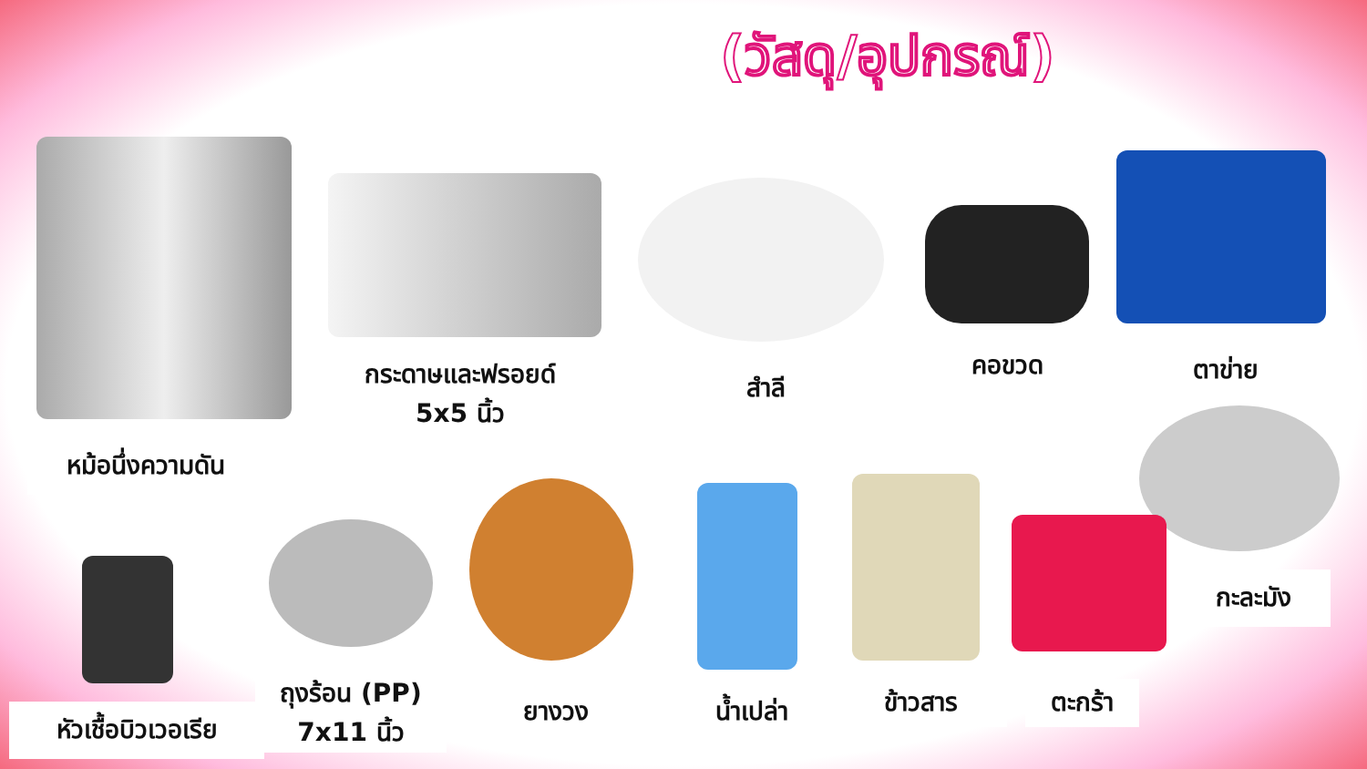(วัสดุ/อุปกรณ์)
หม้อนึ่งความดัน
กระดาษและฟรอยด์
5x5 นิ้ว
สำลี
คอขวด ตาข่าย
กะละมัง
หัวเชื้อบิวเวอเรีย
ถุงร้อน (PP)
7x11 นิ้ว
ยางวง น้ำเปล่า ข้าวสาร ตะกร้า